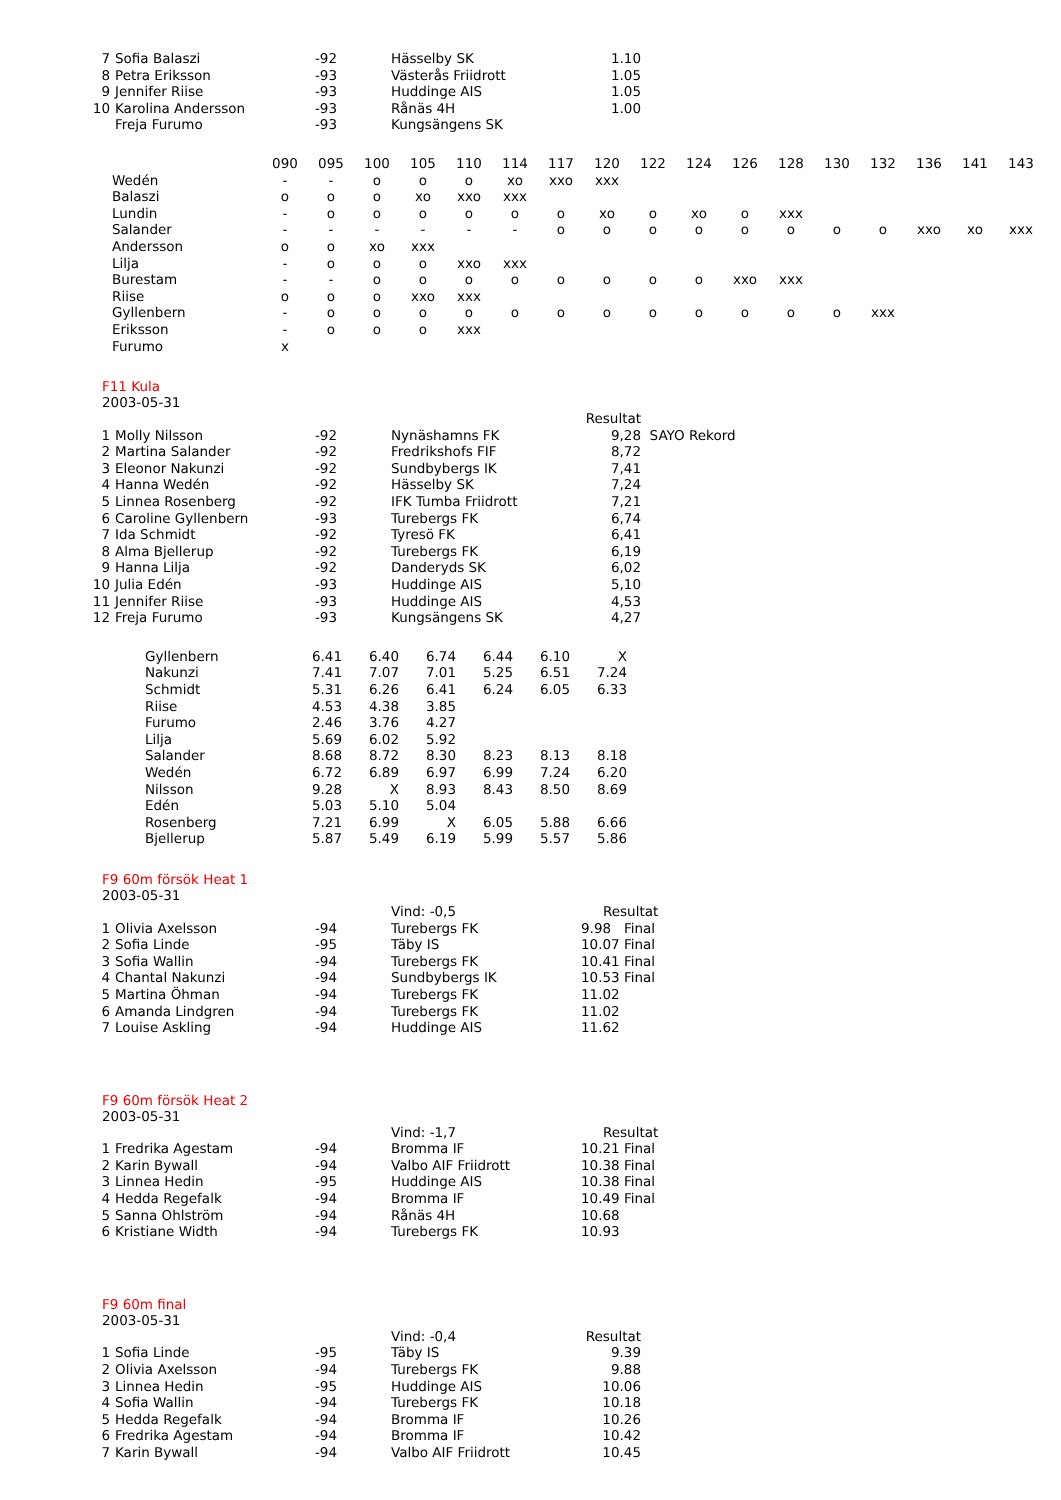| 7 | Sofia Balaszi | -92 | Hässelby SK | 1.10 |
| 8 | Petra Eriksson | -93 | Västerås Friidrott | 1.05 |
| 9 | Jennifer Riise | -93 | Huddinge AIS | 1.05 |
| 10 | Karolina Andersson | -93 | Rånäs 4H | 1.00 |
| | Freja Furumo | -93 | Kungsängens SK | |
| | 090 | 095 | 100 | 105 | 110 | 114 | 117 | 120 | 122 | 124 | 126 | 128 | 130 | 132 | 136 | 141 | 143 |
| Wedén | - | - | o | o | o | xo | xxo | xxx | | | | | | | | | |
| Balaszi | o | o | o | xo | xxo | xxx | | | | | | | | | | | |
| Lundin | - | o | o | o | o | o | o | xo | o | xo | o | xxx | | | | | |
| Salander | - | - | - | - | - | - | o | o | o | o | o | o | o | o | xxo | xo | xxx |
| Andersson | o | o | xo | xxx | | | | | | | | | | | | | |
| Lilja | - | o | o | o | xxo | xxx | | | | | | | | | | | |
| Burestam | - | - | o | o | o | o | o | o | o | o | xxo | xxx | | | | | |
| Riise | o | o | o | xxo | xxx | | | | | | | | | | | | |
| Gyllenbern | - | o | o | o | o | o | o | o | o | o | o | o | o | xxx | | | |
| Eriksson | - | o | o | o | xxx | | | | | | | | | | | | |
| Furumo | x | | | | | | | | | | | | | | | | |
F11 Kula
2003-05-31
| | | | | Resultat | |
| 1 | Molly Nilsson | -92 | Nynäshamns FK | 9,28 | SAYO Rekord |
| 2 | Martina Salander | -92 | Fredrikshofs FIF | 8,72 | |
| 3 | Eleonor Nakunzi | -92 | Sundbybergs IK | 7,41 | |
| 4 | Hanna Wedén | -92 | Hässelby SK | 7,24 | |
| 5 | Linnea Rosenberg | -92 | IFK Tumba Friidrott | 7,21 | |
| 6 | Caroline Gyllenbern | -93 | Turebergs FK | 6,74 | |
| 7 | Ida Schmidt | -92 | Tyresö FK | 6,41 | |
| 8 | Alma Bjellerup | -92 | Turebergs FK | 6,19 | |
| 9 | Hanna Lilja | -92 | Danderyds SK | 6,02 | |
| 10 | Julia Edén | -93 | Huddinge AIS | 5,10 | |
| 11 | Jennifer Riise | -93 | Huddinge AIS | 4,53 | |
| 12 | Freja Furumo | -93 | Kungsängens SK | 4,27 | |
| Gyllenbern | 6.41 | 6.40 | 6.74 | 6.44 | 6.10 | X |
| Nakunzi | 7.41 | 7.07 | 7.01 | 5.25 | 6.51 | 7.24 |
| Schmidt | 5.31 | 6.26 | 6.41 | 6.24 | 6.05 | 6.33 |
| Riise | 4.53 | 4.38 | 3.85 | | | |
| Furumo | 2.46 | 3.76 | 4.27 | | | |
| Lilja | 5.69 | 6.02 | 5.92 | | | |
| Salander | 8.68 | 8.72 | 8.30 | 8.23 | 8.13 | 8.18 |
| Wedén | 6.72 | 6.89 | 6.97 | 6.99 | 7.24 | 6.20 |
| Nilsson | 9.28 | X | 8.93 | 8.43 | 8.50 | 8.69 |
| Edén | 5.03 | 5.10 | 5.04 | | | |
| Rosenberg | 7.21 | 6.99 | X | 6.05 | 5.88 | 6.66 |
| Bjellerup | 5.87 | 5.49 | 6.19 | 5.99 | 5.57 | 5.86 |
F9 60m försök Heat 1
2003-05-31
| | | | Vind: -0,5 | Resultat |
| 1 | Olivia Axelsson | -94 | Turebergs FK | 9.98 Final |
| 2 | Sofia Linde | -95 | Täby IS | 10.07 Final |
| 3 | Sofia Wallin | -94 | Turebergs FK | 10.41 Final |
| 4 | Chantal Nakunzi | -94 | Sundbybergs IK | 10.53 Final |
| 5 | Martina Öhman | -94 | Turebergs FK | 11.02 |
| 6 | Amanda Lindgren | -94 | Turebergs FK | 11.02 |
| 7 | Louise Askling | -94 | Huddinge AIS | 11.62 |
F9 60m försök Heat 2
2003-05-31
| | | | Vind: -1,7 | Resultat |
| 1 | Fredrika Agestam | -94 | Bromma IF | 10.21 Final |
| 2 | Karin Bywall | -94 | Valbo AIF Friidrott | 10.38 Final |
| 3 | Linnea Hedin | -95 | Huddinge AIS | 10.38 Final |
| 4 | Hedda Regefalk | -94 | Bromma IF | 10.49 Final |
| 5 | Sanna Ohlström | -94 | Rånäs 4H | 10.68 |
| 6 | Kristiane Width | -94 | Turebergs FK | 10.93 |
F9 60m final
2003-05-31
| | | | Vind: -0,4 | Resultat |
| 1 | Sofia Linde | -95 | Täby IS | 9.39 |
| 2 | Olivia Axelsson | -94 | Turebergs FK | 9.88 |
| 3 | Linnea Hedin | -95 | Huddinge AIS | 10.06 |
| 4 | Sofia Wallin | -94 | Turebergs FK | 10.18 |
| 5 | Hedda Regefalk | -94 | Bromma IF | 10.26 |
| 6 | Fredrika Agestam | -94 | Bromma IF | 10.42 |
| 7 | Karin Bywall | -94 | Valbo AIF Friidrott | 10.45 |